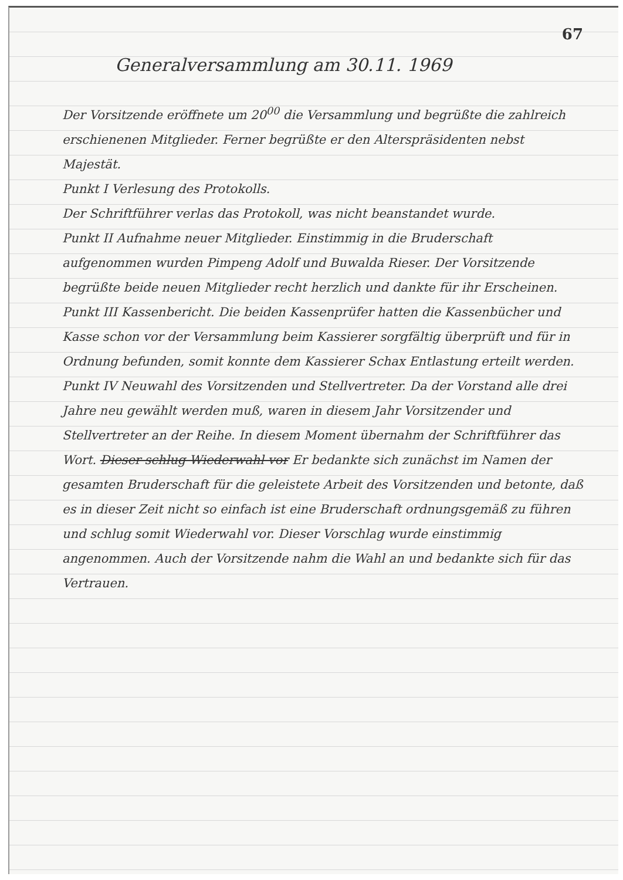67
Generalversammlung am 30.11. 1969
Der Vorsitzende eröffnete um 20<sup>00</sup> die Versammlung und begrüßte die zahlreich erschienenen Mitglieder. Ferner begrüßte er den Alterspräsidenten nebst Majestät.
Punkt I Verlesung des Protokolls.
Der Schriftführer verlas das Protokoll, was nicht beanstandet wurde.
Punkt II Aufnahme neuer Mitglieder. Einstimmig in die Bruderschaft aufgenommen wurden Pimpeng Adolf und Buwalda Rieser. Der Vorsitzende begrüßte beide neuen Mitglieder recht herzlich und dankte für ihr Erscheinen.
Punkt III Kassenbericht. Die beiden Kassenprüfer hatten die Kassenbücher und Kasse schon vor der Versammlung beim Kassierer sorgfältig überprüft und für in Ordnung befunden, somit konnte dem Kassierer Schax Entlastung erteilt werden.
Punkt IV Neuwahl des Vorsitzenden und Stellvertreter. Da der Vorstand alle drei Jahre neu gewählt werden muß, waren in diesem Jahr Vorsitzender und Stellvertreter an der Reihe. In diesem Moment übernahm der Schriftführer das Wort. Dieser schlug Wiederwahl vor Er bedankte sich zunächst im Namen der gesamten Bruderschaft für die geleistete Arbeit des Vorsitzenden und betonte, daß es in dieser Zeit nicht so einfach ist eine Bruderschaft ordnungsgemäß zu führen und schlug somit Wiederwahl vor. Dieser Vorschlag wurde einstimmig angenommen. Auch der Vorsitzende nahm die Wahl an und bedankte sich für das Vertrauen.